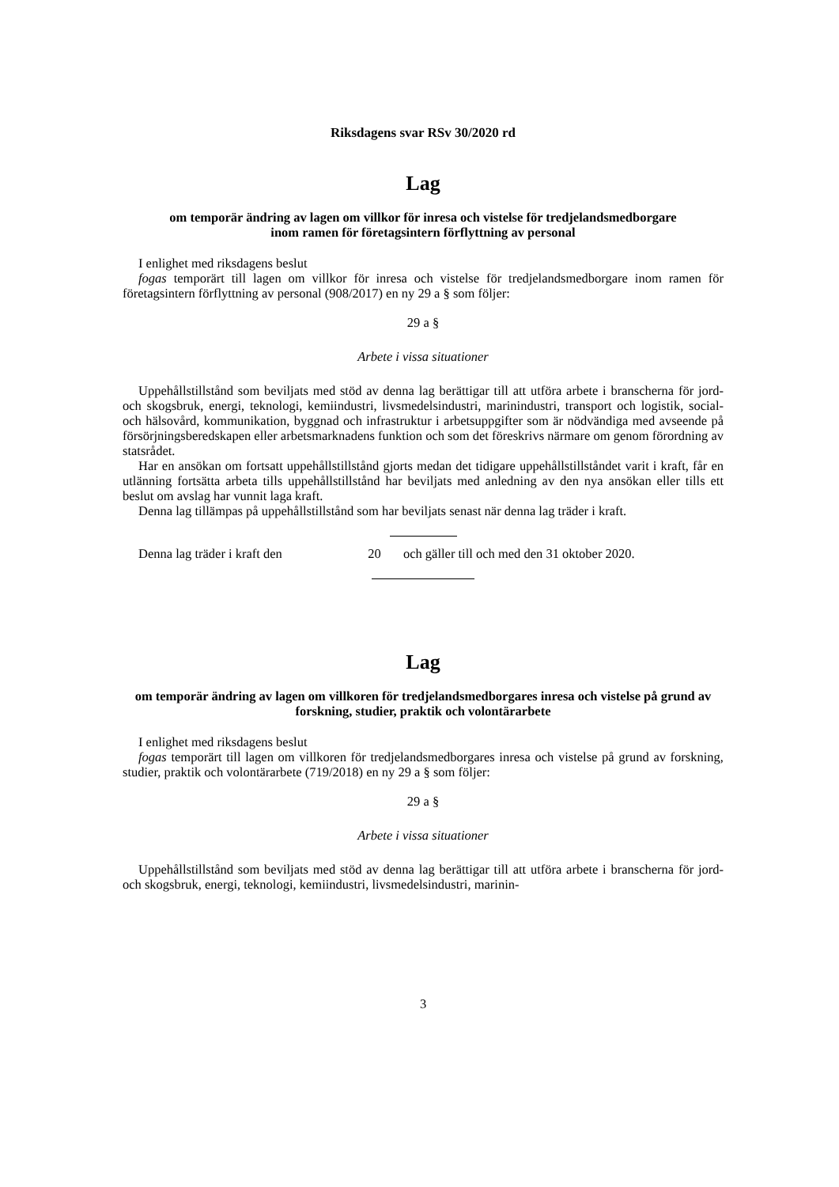Riksdagens svar RSv 30/2020 rd
Lag
om temporär ändring av lagen om villkor för inresa och vistelse för tredjelandsmedborgare
inom ramen för företagsintern förflyttning av personal
I enlighet med riksdagens beslut
fogas temporärt till lagen om villkor för inresa och vistelse för tredjelandsmedborgare inom ramen för företagsintern förflyttning av personal (908/2017) en ny 29 a § som följer:
29 a §
Arbete i vissa situationer
Uppehållstillstånd som beviljats med stöd av denna lag berättigar till att utföra arbete i branscherna för jord- och skogsbruk, energi, teknologi, kemiindustri, livsmedelsindustri, marinindustri, transport och logistik, social- och hälsovård, kommunikation, byggnad och infrastruktur i arbetsuppgifter som är nödvändiga med avseende på försörjningsberedskapen eller arbetsmarknadens funktion och som det föreskrivs närmare om genom förordning av statsrådet.
Har en ansökan om fortsatt uppehållstillstånd gjorts medan det tidigare uppehållstillståndet varit i kraft, får en utlänning fortsätta arbeta tills uppehållstillstånd har beviljats med anledning av den nya ansökan eller tills ett beslut om avslag har vunnit laga kraft.
Denna lag tillämpas på uppehållstillstånd som har beviljats senast när denna lag träder i kraft.
Denna lag träder i kraft den 20 och gäller till och med den 31 oktober 2020.
Lag
om temporär ändring av lagen om villkoren för tredjelandsmedborgares inresa och vistelse på grund av forskning, studier, praktik och volontärarbete
I enlighet med riksdagens beslut
fogas temporärt till lagen om villkoren för tredjelandsmedborgares inresa och vistelse på grund av forskning, studier, praktik och volontärarbete (719/2018) en ny 29 a § som följer:
29 a §
Arbete i vissa situationer
Uppehållstillstånd som beviljats med stöd av denna lag berättigar till att utföra arbete i branscherna för jord- och skogsbruk, energi, teknologi, kemiindustri, livsmedelsindustri, marinin-
3